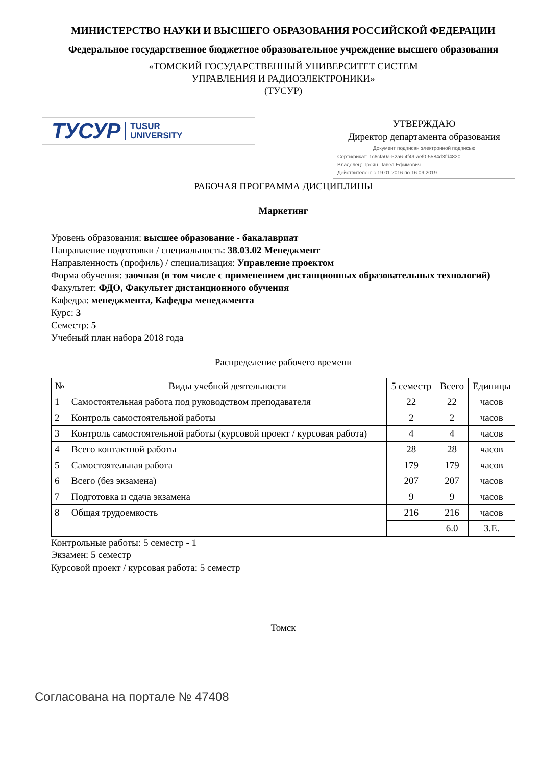МИНИСТЕРСТВО НАУКИ И ВЫСШЕГО ОБРАЗОВАНИЯ РОССИЙСКОЙ ФЕДЕРАЦИИ
Федеральное государственное бюджетное образовательное учреждение высшего образования
«ТОМСКИЙ ГОСУДАРСТВЕННЫЙ УНИВЕРСИТЕТ СИСТЕМ
УПРАВЛЕНИЯ И РАДИОЭЛЕКТРОНИКИ»
(ТУСУР)
ТУСУР TUSUR
UNIVERSITY
УТВЕРЖДАЮ
Директор департамента образования
Документ подписан электронной подписью
Сертификат: 1c6cfa0a-52a6-4f49-aef0-5584d3fd4820
Владелец: Троян Павел Ефимович
Действителен: с 19.01.2016 по 16.09.2019
РАБОЧАЯ ПРОГРАММА ДИСЦИПЛИНЫ
Маркетинг
Уровень образования: высшее образование - бакалавриат
Направление подготовки / специальность: 38.03.02 Менеджмент
Направленность (профиль) / специализация: Управление проектом
Форма обучения: заочная (в том числе с применением дистанционных образовательных технологий)
Факультет: ФДО, Факультет дистанционного обучения
Кафедра: менеджмента, Кафедра менеджмента
Курс: 3
Семестр: 5
Учебный план набора 2018 года
Распределение рабочего времени
| № | Виды учебной деятельности | 5 семестр | Всего | Единицы |
| --- | --- | --- | --- | --- |
| 1 | Самостоятельная работа под руководством преподавателя | 22 | 22 | часов |
| 2 | Контроль самостоятельной работы | 2 | 2 | часов |
| 3 | Контроль самостоятельной работы (курсовой проект / курсовая работа) | 4 | 4 | часов |
| 4 | Всего контактной работы | 28 | 28 | часов |
| 5 | Самостоятельная работа | 179 | 179 | часов |
| 6 | Всего (без экзамена) | 207 | 207 | часов |
| 7 | Подготовка и сдача экзамена | 9 | 9 | часов |
| 8 | Общая трудоемкость | 216 | 216 | часов |
| | | | 6.0 | З.Е. |
Контрольные работы: 5 семестр - 1
Экзамен: 5 семестр
Курсовой проект / курсовая работа: 5 семестр
Томск
Согласована на портале № 47408